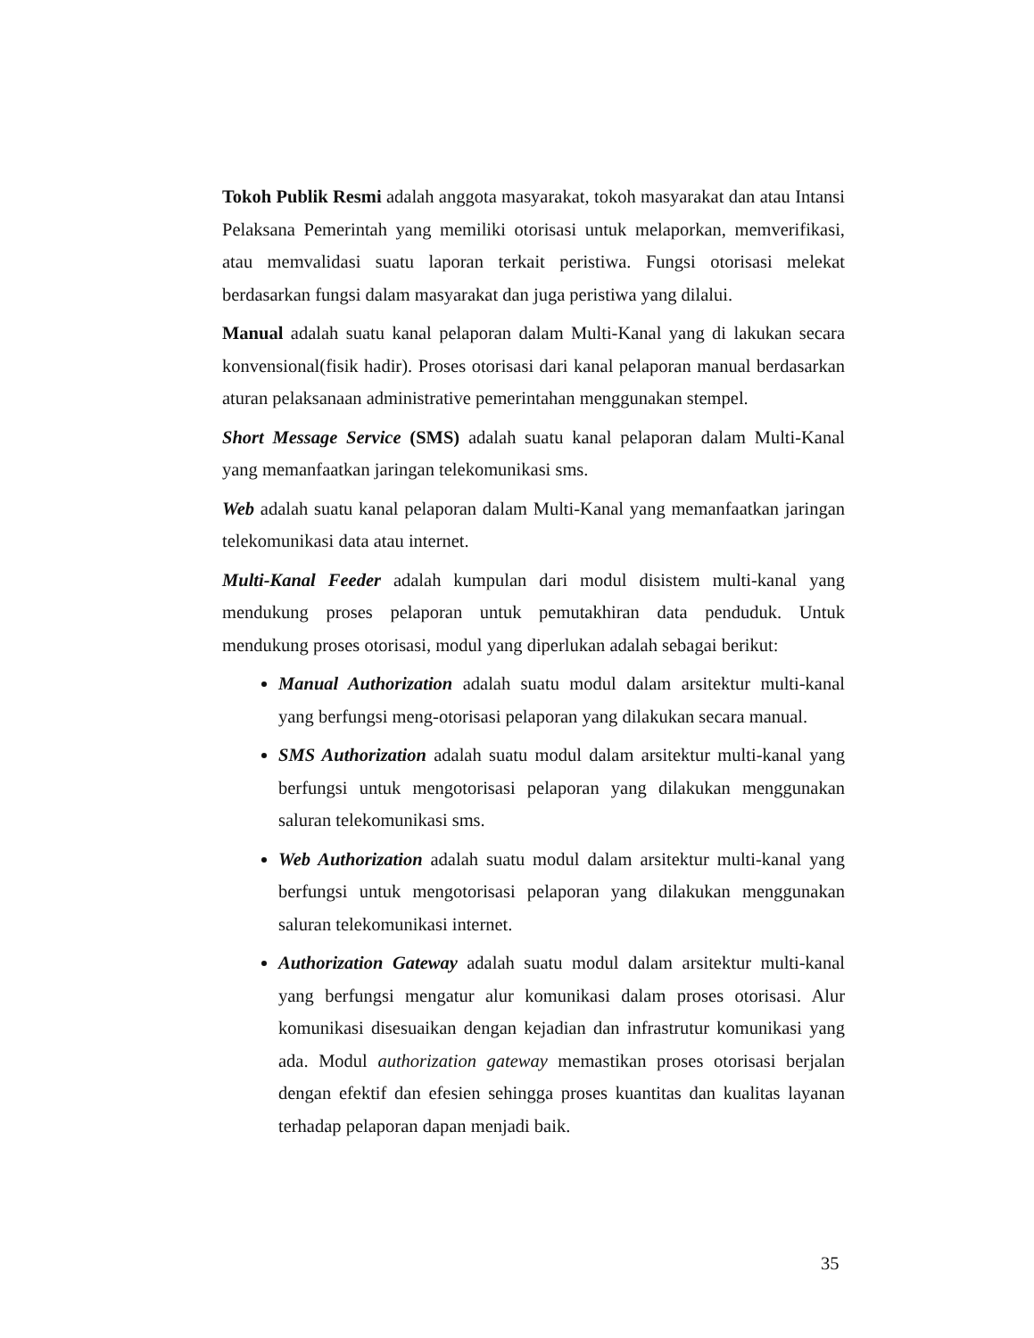Tokoh Publik Resmi adalah anggota masyarakat, tokoh masyarakat dan atau Intansi Pelaksana Pemerintah yang memiliki otorisasi untuk melaporkan, memverifikasi, atau memvalidasi suatu laporan terkait peristiwa. Fungsi otorisasi melekat berdasarkan fungsi dalam masyarakat dan juga peristiwa yang dilalui.
Manual adalah suatu kanal pelaporan dalam Multi-Kanal yang di lakukan secara konvensional(fisik hadir). Proses otorisasi dari kanal pelaporan manual berdasarkan aturan pelaksanaan administrative pemerintahan menggunakan stempel.
Short Message Service (SMS) adalah suatu kanal pelaporan dalam Multi-Kanal yang memanfaatkan jaringan telekomunikasi sms.
Web adalah suatu kanal pelaporan dalam Multi-Kanal yang memanfaatkan jaringan telekomunikasi data atau internet.
Multi-Kanal Feeder adalah kumpulan dari modul disistem multi-kanal yang mendukung proses pelaporan untuk pemutakhiran data penduduk. Untuk mendukung proses otorisasi, modul yang diperlukan adalah sebagai berikut:
Manual Authorization adalah suatu modul dalam arsitektur multi-kanal yang berfungsi meng-otorisasi pelaporan yang dilakukan secara manual.
SMS Authorization adalah suatu modul dalam arsitektur multi-kanal yang berfungsi untuk mengotorisasi pelaporan yang dilakukan menggunakan saluran telekomunikasi sms.
Web Authorization adalah suatu modul dalam arsitektur multi-kanal yang berfungsi untuk mengotorisasi pelaporan yang dilakukan menggunakan saluran telekomunikasi internet.
Authorization Gateway adalah suatu modul dalam arsitektur multi-kanal yang berfungsi mengatur alur komunikasi dalam proses otorisasi. Alur komunikasi disesuaikan dengan kejadian dan infrastrutur komunikasi yang ada. Modul authorization gateway memastikan proses otorisasi berjalan dengan efektif dan efesien sehingga proses kuantitas dan kualitas layanan terhadap pelaporan dapan menjadi baik.
35